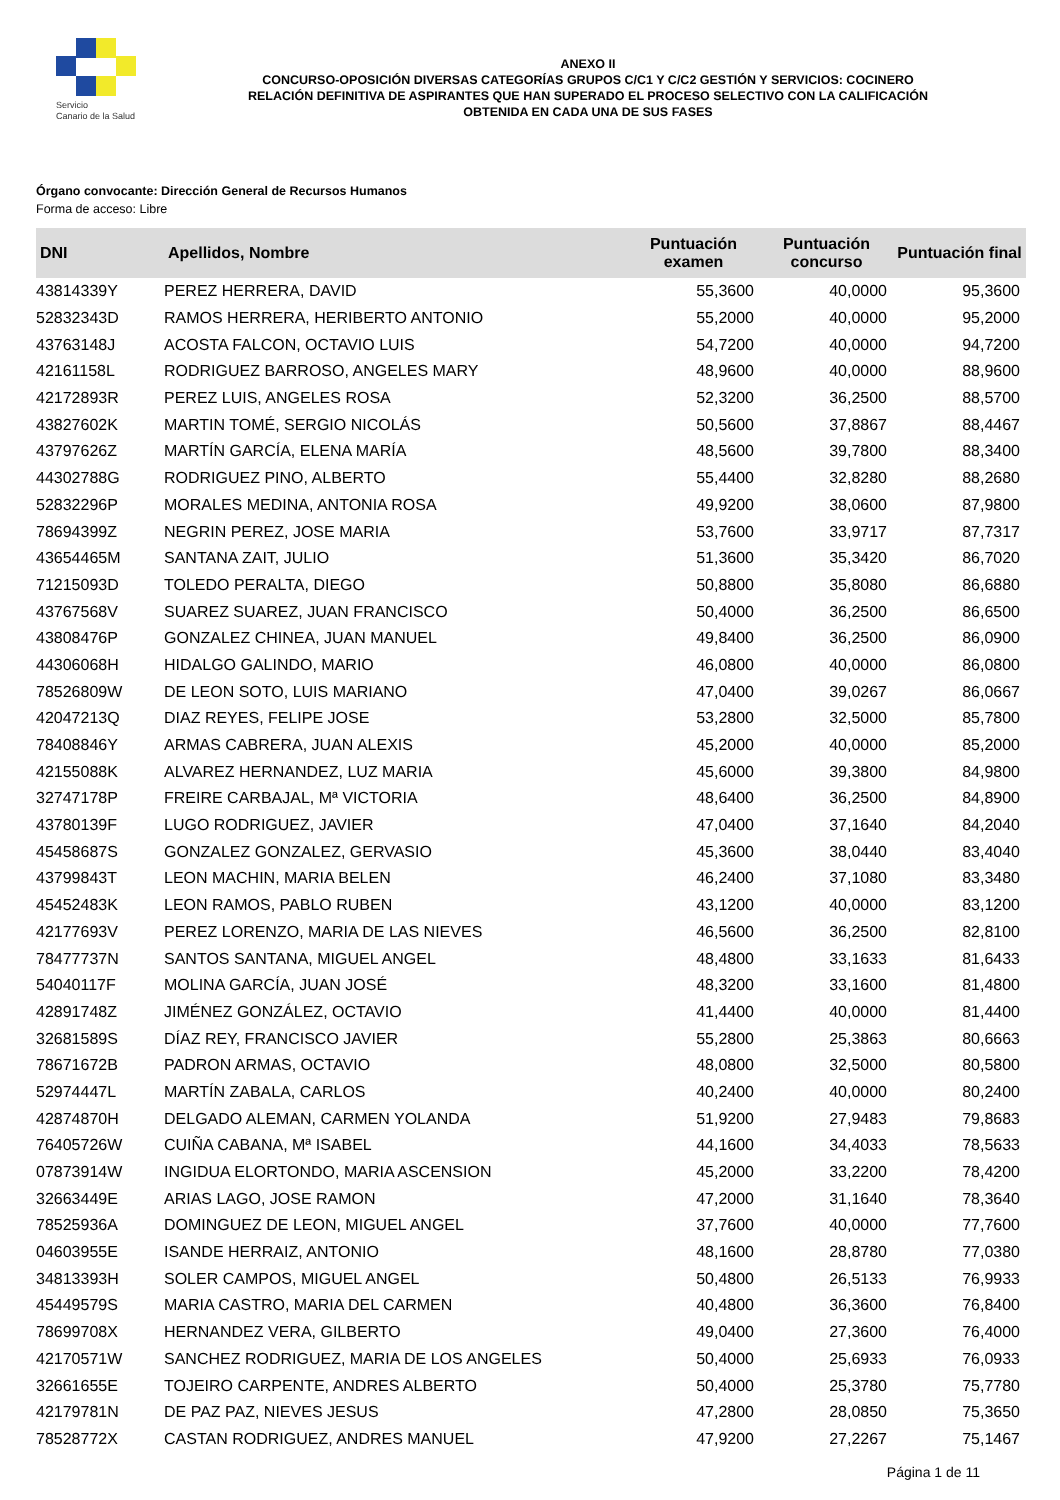Servicio
Canario de la Salud
ANEXO II
CONCURSO-OPOSICIÓN DIVERSAS CATEGORÍAS GRUPOS C/C1 Y C/C2 GESTIÓN Y SERVICIOS: COCINERO
RELACIÓN DEFINITIVA DE ASPIRANTES QUE HAN SUPERADO EL PROCESO SELECTIVO CON LA CALIFICACIÓN
OBTENIDA EN CADA UNA DE SUS FASES
Órgano convocante: Dirección General de Recursos Humanos
Forma de acceso: Libre
| DNI | Apellidos, Nombre | Puntuación examen | Puntuación concurso | Puntuación final |
| --- | --- | --- | --- | --- |
| 43814339Y | PEREZ HERRERA, DAVID | 55,3600 | 40,0000 | 95,3600 |
| 52832343D | RAMOS HERRERA, HERIBERTO ANTONIO | 55,2000 | 40,0000 | 95,2000 |
| 43763148J | ACOSTA FALCON, OCTAVIO LUIS | 54,7200 | 40,0000 | 94,7200 |
| 42161158L | RODRIGUEZ BARROSO, ANGELES MARY | 48,9600 | 40,0000 | 88,9600 |
| 42172893R | PEREZ LUIS, ANGELES ROSA | 52,3200 | 36,2500 | 88,5700 |
| 43827602K | MARTIN TOMÉ, SERGIO NICOLÁS | 50,5600 | 37,8867 | 88,4467 |
| 43797626Z | MARTÍN GARCÍA, ELENA MARÍA | 48,5600 | 39,7800 | 88,3400 |
| 44302788G | RODRIGUEZ PINO, ALBERTO | 55,4400 | 32,8280 | 88,2680 |
| 52832296P | MORALES MEDINA, ANTONIA ROSA | 49,9200 | 38,0600 | 87,9800 |
| 78694399Z | NEGRIN PEREZ, JOSE MARIA | 53,7600 | 33,9717 | 87,7317 |
| 43654465M | SANTANA ZAIT, JULIO | 51,3600 | 35,3420 | 86,7020 |
| 71215093D | TOLEDO PERALTA, DIEGO | 50,8800 | 35,8080 | 86,6880 |
| 43767568V | SUAREZ SUAREZ, JUAN FRANCISCO | 50,4000 | 36,2500 | 86,6500 |
| 43808476P | GONZALEZ CHINEA, JUAN MANUEL | 49,8400 | 36,2500 | 86,0900 |
| 44306068H | HIDALGO GALINDO, MARIO | 46,0800 | 40,0000 | 86,0800 |
| 78526809W | DE LEON SOTO, LUIS MARIANO | 47,0400 | 39,0267 | 86,0667 |
| 42047213Q | DIAZ REYES, FELIPE JOSE | 53,2800 | 32,5000 | 85,7800 |
| 78408846Y | ARMAS CABRERA, JUAN ALEXIS | 45,2000 | 40,0000 | 85,2000 |
| 42155088K | ALVAREZ HERNANDEZ, LUZ MARIA | 45,6000 | 39,3800 | 84,9800 |
| 32747178P | FREIRE CARBAJAL, Mª VICTORIA | 48,6400 | 36,2500 | 84,8900 |
| 43780139F | LUGO RODRIGUEZ, JAVIER | 47,0400 | 37,1640 | 84,2040 |
| 45458687S | GONZALEZ GONZALEZ, GERVASIO | 45,3600 | 38,0440 | 83,4040 |
| 43799843T | LEON MACHIN, MARIA BELEN | 46,2400 | 37,1080 | 83,3480 |
| 45452483K | LEON RAMOS, PABLO RUBEN | 43,1200 | 40,0000 | 83,1200 |
| 42177693V | PEREZ LORENZO, MARIA DE LAS NIEVES | 46,5600 | 36,2500 | 82,8100 |
| 78477737N | SANTOS SANTANA, MIGUEL ANGEL | 48,4800 | 33,1633 | 81,6433 |
| 54040117F | MOLINA GARCÍA, JUAN JOSÉ | 48,3200 | 33,1600 | 81,4800 |
| 42891748Z | JIMÉNEZ GONZÁLEZ, OCTAVIO | 41,4400 | 40,0000 | 81,4400 |
| 32681589S | DÍAZ REY, FRANCISCO JAVIER | 55,2800 | 25,3863 | 80,6663 |
| 78671672B | PADRON ARMAS, OCTAVIO | 48,0800 | 32,5000 | 80,5800 |
| 52974447L | MARTÍN ZABALA, CARLOS | 40,2400 | 40,0000 | 80,2400 |
| 42874870H | DELGADO ALEMAN, CARMEN YOLANDA | 51,9200 | 27,9483 | 79,8683 |
| 76405726W | CUIÑA CABANA, Mª ISABEL | 44,1600 | 34,4033 | 78,5633 |
| 07873914W | INGIDUA ELORTONDO, MARIA ASCENSION | 45,2000 | 33,2200 | 78,4200 |
| 32663449E | ARIAS LAGO, JOSE RAMON | 47,2000 | 31,1640 | 78,3640 |
| 78525936A | DOMINGUEZ DE LEON, MIGUEL ANGEL | 37,7600 | 40,0000 | 77,7600 |
| 04603955E | ISANDE HERRAIZ, ANTONIO | 48,1600 | 28,8780 | 77,0380 |
| 34813393H | SOLER CAMPOS, MIGUEL ANGEL | 50,4800 | 26,5133 | 76,9933 |
| 45449579S | MARIA CASTRO, MARIA DEL CARMEN | 40,4800 | 36,3600 | 76,8400 |
| 78699708X | HERNANDEZ VERA, GILBERTO | 49,0400 | 27,3600 | 76,4000 |
| 42170571W | SANCHEZ RODRIGUEZ, MARIA DE LOS ANGELES | 50,4000 | 25,6933 | 76,0933 |
| 32661655E | TOJEIRO CARPENTE, ANDRES ALBERTO | 50,4000 | 25,3780 | 75,7780 |
| 42179781N | DE PAZ PAZ, NIEVES JESUS | 47,2800 | 28,0850 | 75,3650 |
| 78528772X | CASTAN RODRIGUEZ, ANDRES MANUEL | 47,9200 | 27,2267 | 75,1467 |
Página 1 de 11